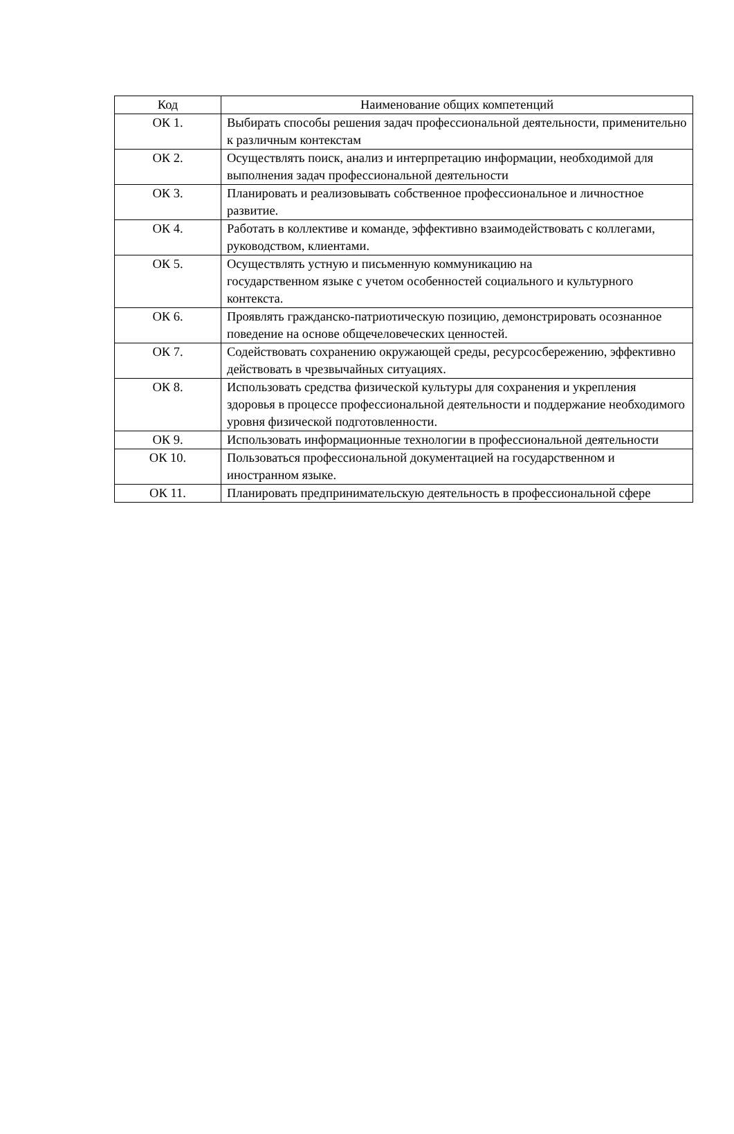| Код | Наименование общих компетенций |
| --- | --- |
| ОК 1. | Выбирать способы решения задач профессиональной деятельности, применительно к различным контекстам |
| ОК 2. | Осуществлять поиск, анализ и интерпретацию информации, необходимой для выполнения задач профессиональной деятельности |
| ОК 3. | Планировать и реализовывать собственное профессиональное и личностное развитие. |
| ОК 4. | Работать в коллективе и команде, эффективно взаимодействовать с коллегами, руководством, клиентами. |
| ОК 5. | Осуществлять устную и письменную коммуникацию на государственном языке с учетом особенностей социального и культурного контекста. |
| ОК 6. | Проявлять гражданско-патриотическую позицию, демонстрировать осознанное поведение на основе общечеловеческих ценностей. |
| ОК 7. | Содействовать сохранению окружающей среды, ресурсосбережению, эффективно действовать в чрезвычайных ситуациях. |
| ОК 8. | Использовать средства физической культуры для сохранения и укрепления здоровья в процессе профессиональной деятельности и поддержание необходимого уровня физической подготовленности. |
| ОК 9. | Использовать информационные технологии в профессиональной деятельности |
| ОК 10. | Пользоваться профессиональной документацией на государственном и иностранном языке. |
| ОК 11. | Планировать предпринимательскую деятельность в профессиональной сфере |